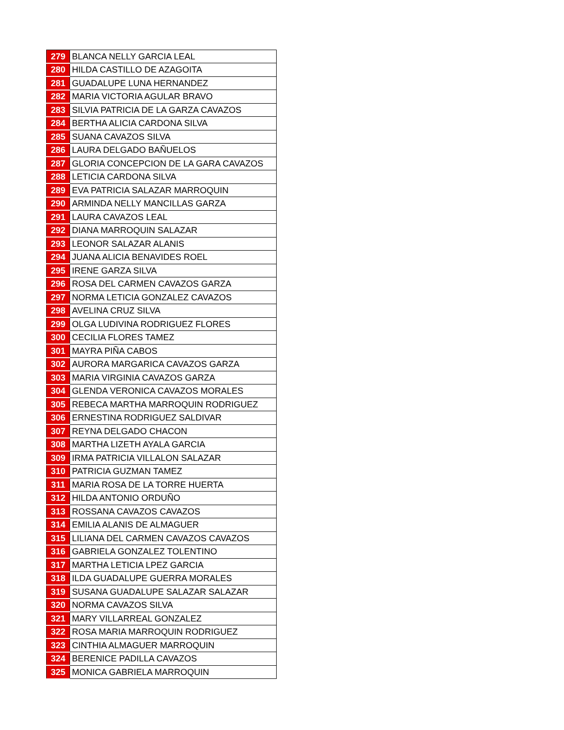| 279 | BLANCA NELLY GARCIA LEAL |
| 280 | HILDA CASTILLO DE AZAGOITA |
| 281 | GUADALUPE LUNA HERNANDEZ |
| 282 | MARIA VICTORIA AGULAR BRAVO |
| 283 | SILVIA PATRICIA DE LA GARZA CAVAZOS |
| 284 | BERTHA ALICIA CARDONA SILVA |
| 285 | SUANA CAVAZOS SILVA |
| 286 | LAURA DELGADO BAÑUELOS |
| 287 | GLORIA CONCEPCION DE LA GARA CAVAZOS |
| 288 | LETICIA CARDONA SILVA |
| 289 | EVA PATRICIA SALAZAR MARROQUIN |
| 290 | ARMINDA NELLY MANCILLAS GARZA |
| 291 | LAURA CAVAZOS LEAL |
| 292 | DIANA MARROQUIN SALAZAR |
| 293 | LEONOR SALAZAR ALANIS |
| 294 | JUANA ALICIA BENAVIDES ROEL |
| 295 | IRENE GARZA SILVA |
| 296 | ROSA DEL CARMEN CAVAZOS GARZA |
| 297 | NORMA LETICIA GONZALEZ CAVAZOS |
| 298 | AVELINA CRUZ SILVA |
| 299 | OLGA LUDIVINA RODRIGUEZ FLORES |
| 300 | CECILIA FLORES TAMEZ |
| 301 | MAYRA PIÑA CABOS |
| 302 | AURORA MARGARICA CAVAZOS GARZA |
| 303 | MARIA VIRGINIA CAVAZOS GARZA |
| 304 | GLENDA VERONICA CAVAZOS MORALES |
| 305 | REBECA MARTHA MARROQUIN RODRIGUEZ |
| 306 | ERNESTINA RODRIGUEZ SALDIVAR |
| 307 | REYNA DELGADO CHACON |
| 308 | MARTHA LIZETH AYALA GARCIA |
| 309 | IRMA PATRICIA VILLALON SALAZAR |
| 310 | PATRICIA GUZMAN TAMEZ |
| 311 | MARIA ROSA DE LA TORRE HUERTA |
| 312 | HILDA ANTONIO ORDUÑO |
| 313 | ROSSANA CAVAZOS CAVAZOS |
| 314 | EMILIA ALANIS DE ALMAGUER |
| 315 | LILIANA DEL CARMEN CAVAZOS CAVAZOS |
| 316 | GABRIELA GONZALEZ TOLENTINO |
| 317 | MARTHA LETICIA LPEZ GARCIA |
| 318 | ILDA GUADALUPE GUERRA MORALES |
| 319 | SUSANA GUADALUPE SALAZAR SALAZAR |
| 320 | NORMA CAVAZOS SILVA |
| 321 | MARY VILLARREAL GONZALEZ |
| 322 | ROSA MARIA MARROQUIN RODRIGUEZ |
| 323 | CINTHIA ALMAGUER MARROQUIN |
| 324 | BERENICE PADILLA CAVAZOS |
| 325 | MONICA GABRIELA MARROQUIN |